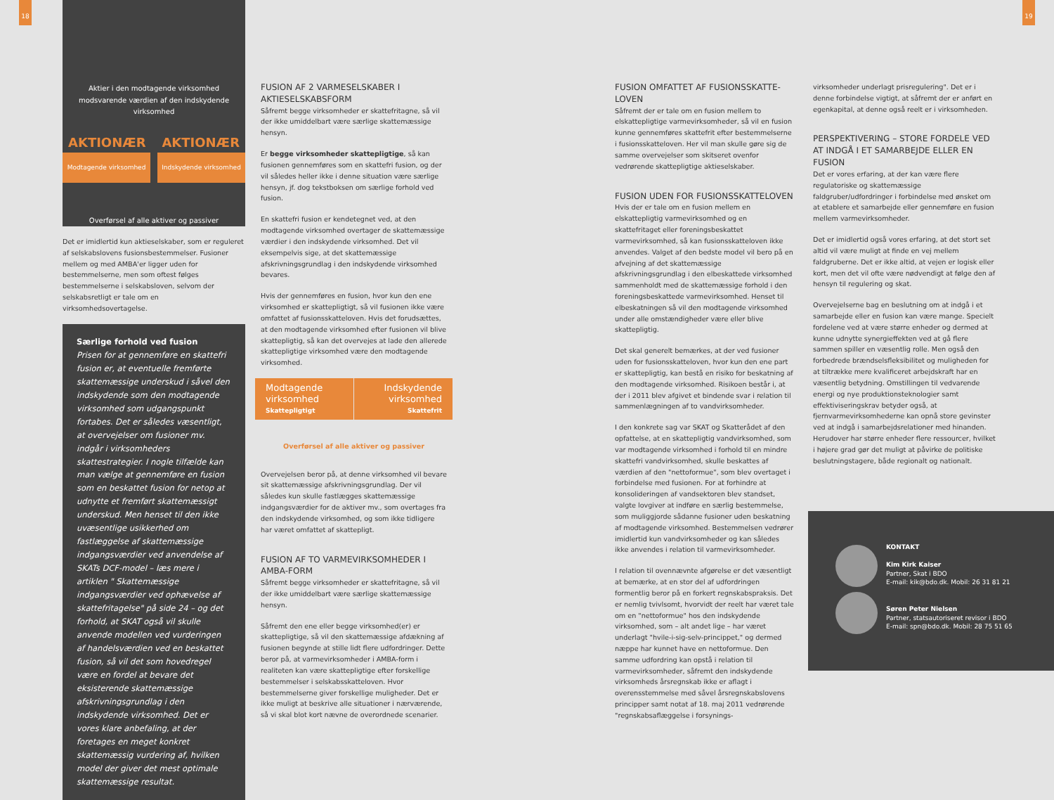18 19
Aktier i den modtagende virksomhed modsvarende værdien af den indskydende virksomhed
AKTIONÆR AKTIONÆR
Modtagende virksomhed Indskydende virksomhed
Overførsel af alle aktiver og passiver
Det er imidlertid kun aktieselskaber, som er reguleret af selskabslovens fusionsbestemmelser. Fusioner mellem og med AMBA'er ligger uden for bestemmelserne, men som oftest følges bestemmelserne i selskabsloven, selvom der selskabsretligt er tale om en virksomhedsovertagelse.
Særlige forhold ved fusion
Prisen for at gennemføre en skattefri fusion er, at eventuelle fremførte skattemæssige underskud i såvel den indskydende som den modtagende virksomhed som udgangspunkt fortabes. Det er således væsentligt, at overvejelser om fusioner mv. indgår i virksomheders skattestrategier. I nogle tilfælde kan man vælge at gennemføre en fusion som en beskattet fusion for netop at udnytte et fremført skattemæssigt underskud. Men henset til den ikke uvæsentlige usikkerhed om fastlæggelse af skattemæssige indgangsværdier ved anvendelse af SKATs DCF-model – læs mere i artiklen " Skattemæssige indgangsværdier ved ophævelse af skattefritagelse" på side 24 – og det forhold, at SKAT også vil skulle anvende modellen ved vurderingen af handelsværdien ved en beskattet fusion, så vil det som hovedregel være en fordel at bevare det eksisterende skattemæssige afskrivningsgrundlag i den indskydende virksomhed. Det er vores klare anbefaling, at der foretages en meget konkret skattemæssig vurdering af, hvilken model der giver det mest optimale skattemæssige resultat.
FUSION AF 2 VARMESELSKABER I AKTIESELSKABSFORM
Såfremt begge virksomheder er skattefritagne, så vil der ikke umiddelbart være særlige skattemæssige hensyn.
Er begge virksomheder skattepligtige, så kan fusionen gennemføres som en skattefri fusion, og der vil således heller ikke i denne situation være særlige hensyn, jf. dog tekstboksen om særlige forhold ved fusion.
En skattefri fusion er kendetegnet ved, at den modtagende virksomhed overtager de skattemæssige værdier i den indskydende virksomhed. Det vil eksempelvis sige, at det skattemæssige afskrivningsgrundlag i den indskydende virksomhed bevares.
Hvis der gennemføres en fusion, hvor kun den ene virksomhed er skattepligtigt, så vil fusionen ikke være omfattet af fusionsskatteloven. Hvis det forudsættes, at den modtagende virksomhed efter fusionen vil blive skattepligtig, så kan det overvejes at lade den allerede skattepligtige virksomhed være den modtagende virksomhed.
Modtagende virksomhed
Skattepligtigt
Indskydende virksomhed
Skattefrit
Overførsel af alle aktiver og passiver
Overvejelsen beror på, at denne virksomhed vil bevare sit skattemæssige afskrivningsgrundlag. Der vil således kun skulle fastlægges skattemæssige indgangsværdier for de aktiver mv., som overtages fra den indskydende virksomhed, og som ikke tidligere har været omfattet af skattepligt.
FUSION AF TO VARMEVIRKSOMHEDER I AMBA-FORM
Såfremt begge virksomheder er skattefritagne, så vil der ikke umiddelbart være særlige skattemæssige hensyn.
Såfremt den ene eller begge virksomhed(er) er skattepligtige, så vil den skattemæssige afdækning af fusionen begynde at stille lidt flere udfordringer. Dette beror på, at varmevirksomheder i AMBA-form i realiteten kan være skattepligtige efter forskellige bestemmelser i selskabsskatteloven. Hvor bestemmelserne giver forskellige muligheder. Det er ikke muligt at beskrive alle situationer i nærværende, så vi skal blot kort nævne de overordnede scenarier.
FUSION OMFATTET AF FUSIONSSKATTE-LOVEN
Såfremt der er tale om en fusion mellem to elskattepligtige varmevirksomheder, så vil en fusion kunne gennemføres skattefrit efter bestemmelserne i fusionsskatteloven. Her vil man skulle gøre sig de samme overvejelser som skitseret ovenfor vedrørende skattepligtige aktieselskaber.
FUSION UDEN FOR FUSIONSSKATTELOVEN
Hvis der er tale om en fusion mellem en elskattepligtig varmevirksomhed og en skattefritaget eller foreningsbeskattet varmevirksomhed, så kan fusionsskatteloven ikke anvendes. Valget af den bedste model vil bero på en afvejning af det skattemæssige afskrivningsgrundlag i den elbeskattede virksomhed sammenholdt med de skattemæssige forhold i den foreningsbeskattede varmevirksomhed. Henset til elbeskatningen så vil den modtagende virksomhed under alle omstændigheder være eller blive skattepligtig.
Det skal generelt bemærkes, at der ved fusioner uden for fusionsskatteloven, hvor kun den ene part er skattepligtig, kan bestå en risiko for beskatning af den modtagende virksomhed. Risikoen består i, at der i 2011 blev afgivet et bindende svar i relation til sammenlægningen af to vandvirksomheder.
I den konkrete sag var SKAT og Skatterådet af den opfattelse, at en skattepligtig vandvirksomhed, som var modtagende virksomhed i forhold til en mindre skattefri vandvirksomhed, skulle beskattes af værdien af den "nettoformue", som blev overtaget i forbindelse med fusionen. For at forhindre at konsolideringen af vandsektoren blev standset, valgte lovgiver at indføre en særlig bestemmelse, som muliggjorde sådanne fusioner uden beskatning af modtagende virksomhed. Bestemmelsen vedrører imidlertid kun vandvirksomheder og kan således ikke anvendes i relation til varmevirksomheder.
I relation til ovennævnte afgørelse er det væsentligt at bemærke, at en stor del af udfordringen formentlig beror på en forkert regnskabspraksis. Det er nemlig tvivlsomt, hvorvidt der reelt har været tale om en "nettoformue" hos den indskydende virksomhed, som – alt andet lige – har været underlagt "hvile-i-sig-selv-princippet," og dermed næppe har kunnet have en nettoformue. Den samme udfordring kan opstå i relation til varmevirksomheder, såfremt den indskydende virksomheds årsregnskab ikke er aflagt i overensstemmelse med såvel årsregnskabslovens principper samt notat af 18. maj 2011 vedrørende "regnskabsaflæggelse i forsynings-
virksomheder underlagt prisregulering". Det er i denne forbindelse vigtigt, at såfremt der er anført en egenkapital, at denne også reelt er i virksomheden.
PERSPEKTIVERING – STORE FORDELE VED AT INDGÅ I ET SAMARBEJDE ELLER EN FUSION
Det er vores erfaring, at der kan være flere regulatoriske og skattemæssige faldgruber/udfordringer i forbindelse med ønsket om at etablere et samarbejde eller gennemføre en fusion mellem varmevirksomheder.
Det er imidlertid også vores erfaring, at det stort set altid vil være muligt at finde en vej mellem faldgruberne. Det er ikke altid, at vejen er logisk eller kort, men det vil ofte være nødvendigt at følge den af hensyn til regulering og skat.
Overvejelserne bag en beslutning om at indgå i et samarbejde eller en fusion kan være mange. Specielt fordelene ved at være større enheder og dermed at kunne udnytte synergieffekten ved at gå flere sammen spiller en væsentlig rolle. Men også den forbedrede brændselsfleksibilitet og muligheden for at tiltrække mere kvalificeret arbejdskraft har en væsentlig betydning. Omstillingen til vedvarende energi og nye produktionsteknologier samt effektiviseringskrav betyder også, at fjernvarmevirksomhederne kan opnå store gevinster ved at indgå i samarbejdsrelationer med hinanden. Herudover har større enheder flere ressourcer, hvilket i højere grad gør det muligt at påvirke de politiske beslutningstagere, både regionalt og nationalt.
KONTAKT
Kim Kirk Kaiser
Partner, Skat i BDO
E-mail: kik@bdo.dk. Mobil: 26 31 81 21
Søren Peter Nielsen
Partner, statsautoriseret revisor i BDO
E-mail: spn@bdo.dk. Mobil: 28 75 51 65